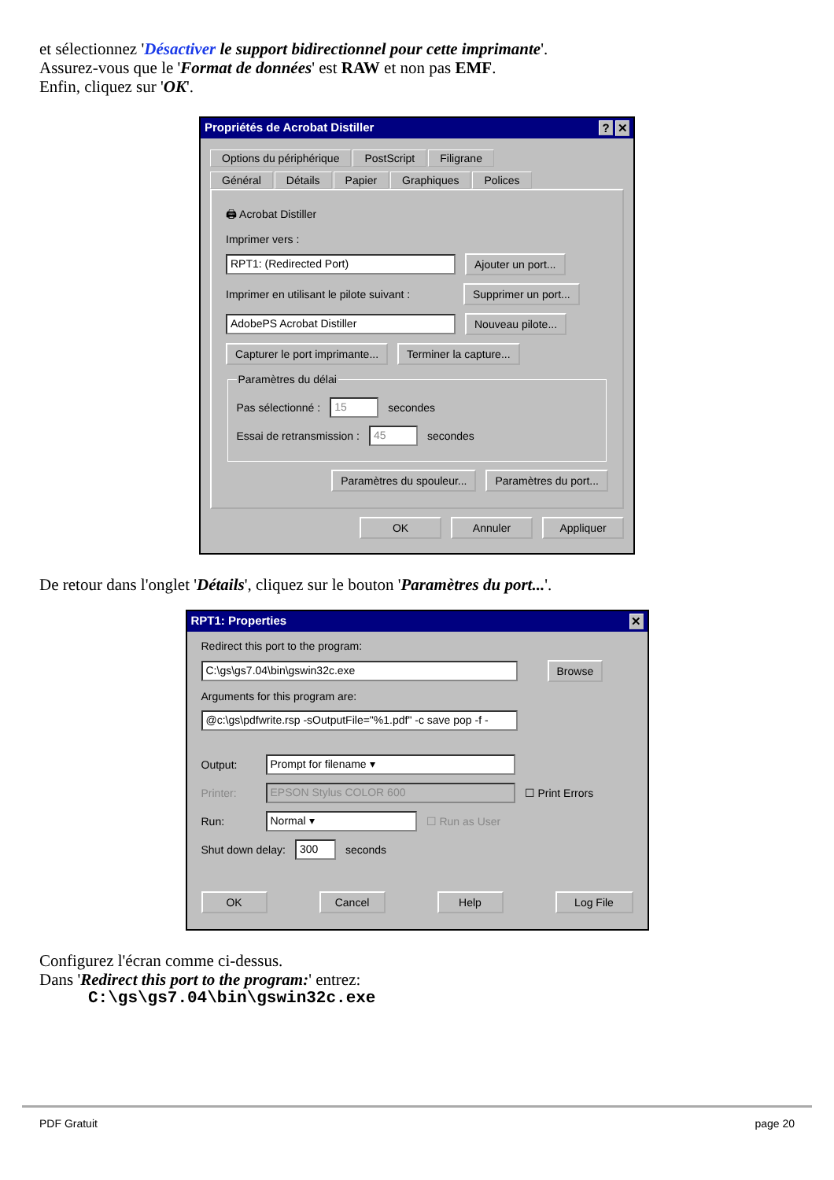et sélectionnez 'Désactiver le support bidirectionnel pour cette imprimante'.
Assurez-vous que le 'Format de données' est RAW et non pas EMF.
Enfin, cliquez sur 'OK'.
Propriétés de Acrobat Distiller? ✕
Options du périphérique PostScript Filigrane
Général Détails Papier Graphiques Polices
🖨 Acrobat Distiller
Imprimer vers :
RPT1: (Redirected Port) Ajouter un port...
Imprimer en utilisant le pilote suivant : Supprimer un port...
AdobePS Acrobat Distiller Nouveau pilote...
Capturer le port imprimante... Terminer la capture...
Paramètres du délai
Pas sélectionné : 15 secondes
Essai de retransmission : 45 secondes
Paramètres du spouleur... Paramètres du port...
OK Annuler Appliquer
De retour dans l'onglet 'Détails', cliquez sur le bouton 'Paramètres du port...'.
RPT1: Properties ✕
Redirect this port to the program:
C:\gs\gs7.04\bin\gswin32c.exe Browse
Arguments for this program are:
@c:\gs\pdfwrite.rsp -sOutputFile="%1.pdf" -c save pop -f -
Output: Prompt for filename ▾
Printer: EPSON Stylus COLOR 600 ☐ Print Errors
Run: Normal ▾ ☐ Run as User
Shut down delay: 300 seconds
OK Cancel Help Log File
Configurez l'écran comme ci-dessus.
Dans 'Redirect this port to the program:' entrez:
C:\gs\gs7.04\bin\gswin32c.exe
PDF Gratuit page 20